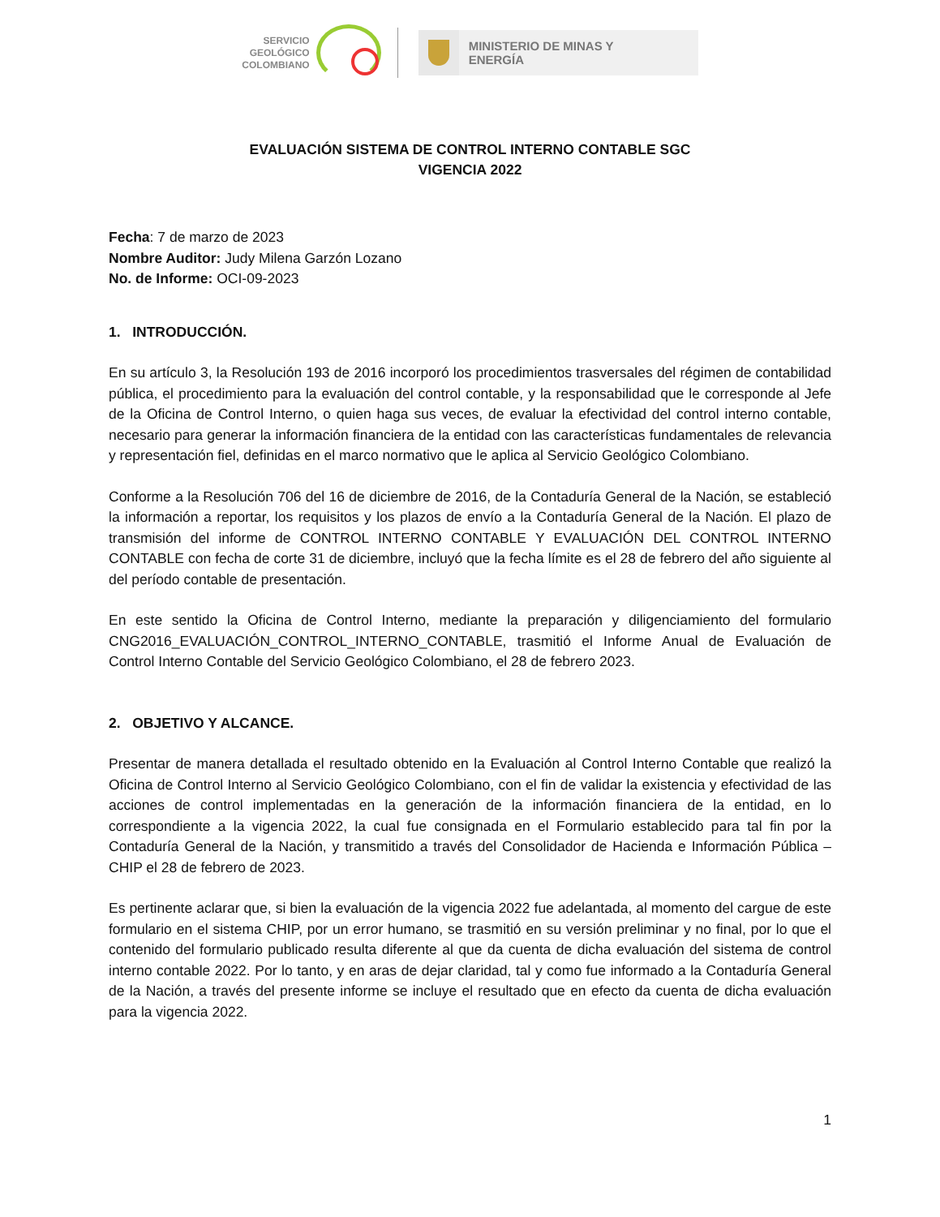SERVICIO
GEOLÓGICO
COLOMBIANO
MINISTERIO DE MINAS Y
ENERGÍA
EVALUACIÓN SISTEMA DE CONTROL INTERNO CONTABLE SGC
VIGENCIA 2022
Fecha: 7 de marzo de 2023
Nombre Auditor: Judy Milena Garzón Lozano
No. de Informe: OCI-09-2023
1. INTRODUCCIÓN.
En su artículo 3, la Resolución 193 de 2016 incorporó los procedimientos trasversales del régimen de contabilidad pública, el procedimiento para la evaluación del control contable, y la responsabilidad que le corresponde al Jefe de la Oficina de Control Interno, o quien haga sus veces, de evaluar la efectividad del control interno contable, necesario para generar la información financiera de la entidad con las características fundamentales de relevancia y representación fiel, definidas en el marco normativo que le aplica al Servicio Geológico Colombiano.
Conforme a la Resolución 706 del 16 de diciembre de 2016, de la Contaduría General de la Nación, se estableció la información a reportar, los requisitos y los plazos de envío a la Contaduría General de la Nación. El plazo de transmisión del informe de CONTROL INTERNO CONTABLE Y EVALUACIÓN DEL CONTROL INTERNO CONTABLE con fecha de corte 31 de diciembre, incluyó que la fecha límite es el 28 de febrero del año siguiente al del período contable de presentación.
En este sentido la Oficina de Control Interno, mediante la preparación y diligenciamiento del formulario CNG2016_EVALUACIÓN_CONTROL_INTERNO_CONTABLE, trasmitió el Informe Anual de Evaluación de Control Interno Contable del Servicio Geológico Colombiano, el 28 de febrero 2023.
2. OBJETIVO Y ALCANCE.
Presentar de manera detallada el resultado obtenido en la Evaluación al Control Interno Contable que realizó la Oficina de Control Interno al Servicio Geológico Colombiano, con el fin de validar la existencia y efectividad de las acciones de control implementadas en la generación de la información financiera de la entidad, en lo correspondiente a la vigencia 2022, la cual fue consignada en el Formulario establecido para tal fin por la Contaduría General de la Nación, y transmitido a través del Consolidador de Hacienda e Información Pública – CHIP el 28 de febrero de 2023.
Es pertinente aclarar que, si bien la evaluación de la vigencia 2022 fue adelantada, al momento del cargue de este formulario en el sistema CHIP, por un error humano, se trasmitió en su versión preliminar y no final, por lo que el contenido del formulario publicado resulta diferente al que da cuenta de dicha evaluación del sistema de control interno contable 2022. Por lo tanto, y en aras de dejar claridad, tal y como fue informado a la Contaduría General de la Nación, a través del presente informe se incluye el resultado que en efecto da cuenta de dicha evaluación para la vigencia 2022.
1